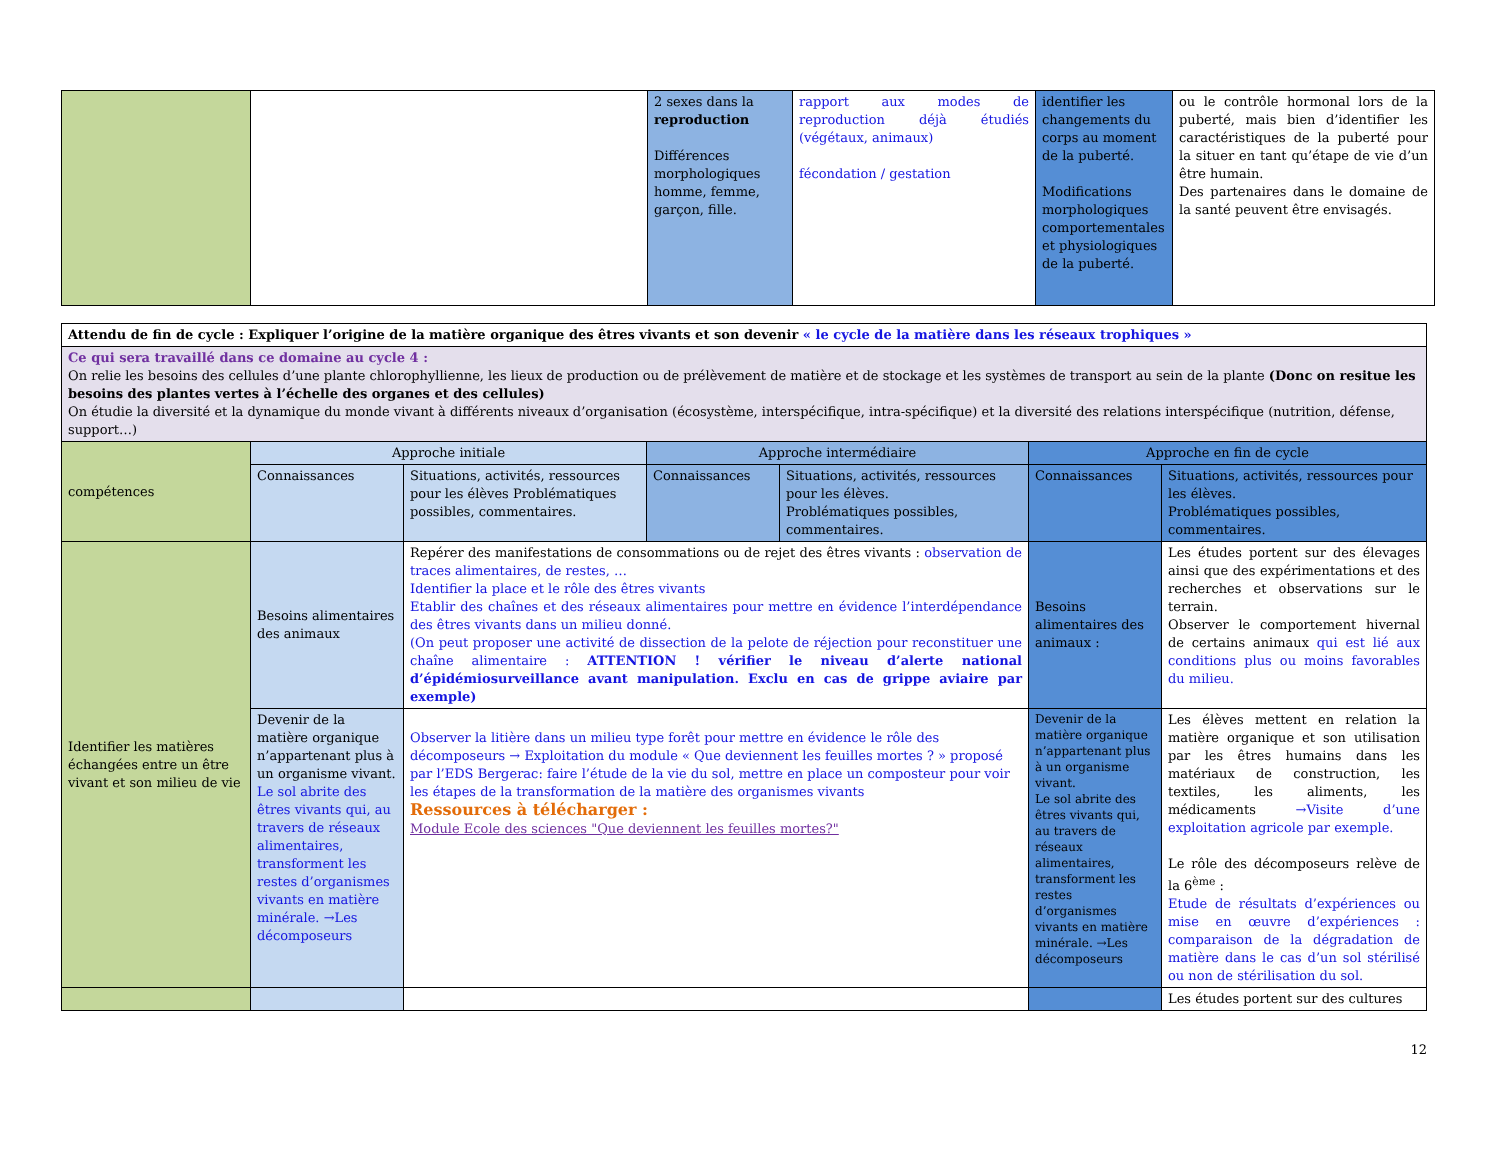| | | 2 sexes dans la reproduction Différences morphologiques homme, femme, garçon, fille. | rapport aux modes de reproduction déjà étudiés (végétaux, animaux) fécondation / gestation | identifier les changements du corps au moment de la puberté. Modifications morphologiques comportementales et physiologiques de la puberté. | ou le contrôle hormonal lors de la puberté, mais bien d’identifier les caractéristiques de la puberté pour la situer en tant qu’étape de vie d’un être humain. Des partenaires dans le domaine de la santé peuvent être envisagés. |
| Attendu de fin de cycle : Expliquer l’origine de la matière organique des êtres vivants et son devenir « le cycle de la matière dans les réseaux trophiques » | | | | | | |
| Ce qui sera travaillé dans ce domaine au cycle 4 : On relie les besoins des cellules d’une plante chlorophyllienne, les lieux de production ou de prélèvement de matière et de stockage et les systèmes de transport au sein de la plante (Donc on resitue les besoins des plantes vertes à l’échelle des organes et des cellules) On étudie la diversité et la dynamique du monde vivant à différents niveaux d’organisation (écosystème, interspécifique, intra-spécifique) et la diversité des relations interspécifique (nutrition, défense, support…) | | | | | | |
| compétences | Approche initiale | | Approche intermédiaire | | Approche en fin de cycle | |
| | Connaissances | Situations, activités, ressources pour les élèves Problématiques possibles, commentaires. | Connaissances | Situations, activités, ressources pour les élèves. Problématiques possibles, commentaires. | Connaissances | Situations, activités, ressources pour les élèves. Problématiques possibles, commentaires. |
| Identifier les matières échangées entre un être vivant et son milieu de vie | Besoins alimentaires des animaux | Repérer des manifestations de consommations ou de rejet des êtres vivants : observation de traces alimentaires, de restes, … Identifier la place et le rôle des êtres vivants Etablir des chaînes et des réseaux alimentaires pour mettre en évidence l’interdépendance des êtres vivants dans un milieu donné. (On peut proposer une activité de dissection de la pelote de réjection pour reconstituer une chaîne alimentaire : ATTENTION ! vérifier le niveau d’alerte national d’épidémiosurveillance avant manipulation. Exclu en cas de grippe aviaire par exemple) | | | Besoins alimentaires des animaux : | Les études portent sur des élevages ainsi que des expérimentations et des recherches et observations sur le terrain. Observer le comportement hivernal de certains animaux qui est lié aux conditions plus ou moins favorables du milieu. |
| | Devenir de la matière organique n’appartenant plus à un organisme vivant. Le sol abrite des êtres vivants qui, au travers de réseaux alimentaires, transforment les restes d’organismes vivants en matière minérale. →Les décomposeurs | Observer la litière dans un milieu type forêt pour mettre en évidence le rôle des décomposeurs → Exploitation du module « Que deviennent les feuilles mortes ? » proposé par l’EDS Bergerac: faire l’étude de la vie du sol, mettre en place un composteur pour voir les étapes de la transformation de la matière des organismes vivants Ressources à télécharger : Module Ecole des sciences "Que deviennent les feuilles mortes?" | | | Devenir de la matière organique n’appartenant plus à un organisme vivant. Le sol abrite des êtres vivants qui, au travers de réseaux alimentaires, transforment les restes d’organismes vivants en matière minérale. →Les décomposeurs | Les élèves mettent en relation la matière organique et son utilisation par les êtres humains dans les matériaux de construction, les textiles, les aliments, les médicaments →Visite d’une exploitation agricole par exemple. Le rôle des décomposeurs relève de la 6<sup>ème</sup> : Etude de résultats d’expériences ou mise en œuvre d’expériences : comparaison de la dégradation de matière dans le cas d’un sol stérilisé ou non de stérilisation du sol. |
| | | | | | | Les études portent sur des cultures |
12